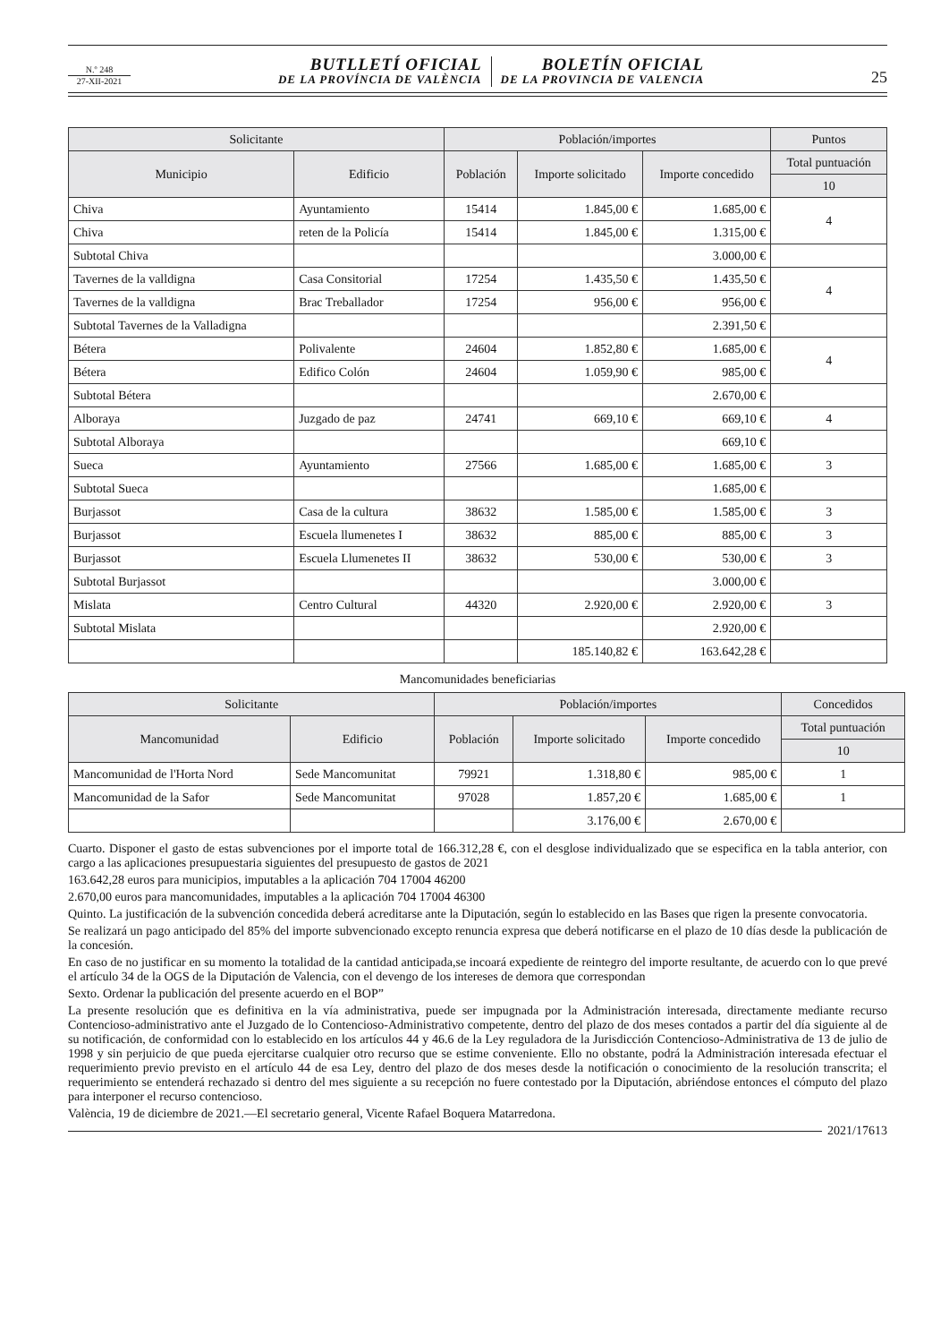N.º 248
27-XII-2021
BUTLLETÍ OFICIAL
DE LA PROVÍNCIA DE VALÈNCIA
BOLETÍN OFICIAL
DE LA PROVINCIA DE VALENCIA
25
| Solicitante | | Población/importes | | | Puntos |
| --- | --- | --- | --- | --- | --- |
| Municipio | Edificio | Población | Importe solicitado | Importe concedido | Total puntuación |
| | | | | | 10 |
| Chiva | Ayuntamiento | 15414 | 1.845,00 € | 1.685,00 € | 4 |
| Chiva | reten de la Policía | 15414 | 1.845,00 € | 1.315,00 € | |
| Subtotal Chiva | | | | 3.000,00 € | |
| Tavernes de la valldigna | Casa Consitorial | 17254 | 1.435,50 € | 1.435,50 € | 4 |
| Tavernes de la valldigna | Brac Treballador | 17254 | 956,00 € | 956,00 € | |
| Subtotal Tavernes de la Valladigna | | | | 2.391,50 € | |
| Bétera | Polivalente | 24604 | 1.852,80 € | 1.685,00 € | 4 |
| Bétera | Edifico Colón | 24604 | 1.059,90 € | 985,00 € | |
| Subtotal Bétera | | | | 2.670,00 € | |
| Alboraya | Juzgado de paz | 24741 | 669,10 € | 669,10 € | 4 |
| Subtotal Alboraya | | | | 669,10 € | |
| Sueca | Ayuntamiento | 27566 | 1.685,00 € | 1.685,00 € | 3 |
| Subtotal Sueca | | | | 1.685,00 € | |
| Burjassot | Casa de la cultura | 38632 | 1.585,00 € | 1.585,00 € | 3 |
| Burjassot | Escuela llumenetes I | 38632 | 885,00 € | 885,00 € | 3 |
| Burjassot | Escuela Llumenetes II | 38632 | 530,00 € | 530,00 € | 3 |
| Subtotal Burjassot | | | | 3.000,00 € | |
| Mislata | Centro Cultural | 44320 | 2.920,00 € | 2.920,00 € | 3 |
| Subtotal Mislata | | | | 2.920,00 € | |
| | | | 185.140,82 € | 163.642,28 € | |
Mancomunidades beneficiarias
| Solicitante | | Población/importes | | | Concedidos |
| --- | --- | --- | --- | --- | --- |
| Mancomunidad | Edificio | Población | Importe solicitado | Importe concedido | Total puntuación |
| | | | | | 10 |
| Mancomunidad de l'Horta Nord | Sede Mancomunitat | 79921 | 1.318,80 € | 985,00 € | 1 |
| Mancomunidad de la Safor | Sede Mancomunitat | 97028 | 1.857,20 € | 1.685,00 € | 1 |
| | | | 3.176,00 € | 2.670,00 € | |
Cuarto. Disponer el gasto de estas subvenciones por el importe total de 166.312,28 €, con el desglose individualizado que se especifica en la tabla anterior, con cargo a las aplicaciones presupuestaria siguientes del presupuesto de gastos de 2021
163.642,28 euros para municipios, imputables a la aplicación 704 17004 46200
2.670,00 euros para mancomunidades, imputables a la aplicación 704 17004 46300
Quinto. La justificación de la subvención concedida deberá acreditarse ante la Diputación, según lo establecido en las Bases que rigen la presente convocatoria.
Se realizará un pago anticipado del 85% del importe subvencionado excepto renuncia expresa que deberá notificarse en el plazo de 10 días desde la publicación de la concesión.
En caso de no justificar en su momento la totalidad de la cantidad anticipada,se incoará expediente de reintegro del importe resultante, de acuerdo con lo que prevé el artículo 34 de la OGS de la Diputación de Valencia, con el devengo de los intereses de demora que correspondan
Sexto. Ordenar la publicación del presente acuerdo en el BOP”
La presente resolución que es definitiva en la vía administrativa, puede ser impugnada por la Administración interesada, directamente mediante recurso Contencioso-administrativo ante el Juzgado de lo Contencioso-Administrativo competente, dentro del plazo de dos meses contados a partir del día siguiente al de su notificación, de conformidad con lo establecido en los artículos 44 y 46.6 de la Ley reguladora de la Jurisdicción Contencioso-Administrativa de 13 de julio de 1998 y sin perjuicio de que pueda ejercitarse cualquier otro recurso que se estime conveniente. Ello no obstante, podrá la Administración interesada efectuar el requerimiento previo previsto en el artículo 44 de esa Ley, dentro del plazo de dos meses desde la notificación o conocimiento de la resolución transcrita; el requerimiento se entenderá rechazado si dentro del mes siguiente a su recepción no fuere contestado por la Diputación, abriéndose entonces el cómputo del plazo para interponer el recurso contencioso.
València, 19 de diciembre de 2021.—El secretario general, Vicente Rafael Boquera Matarredona.
2021/17613